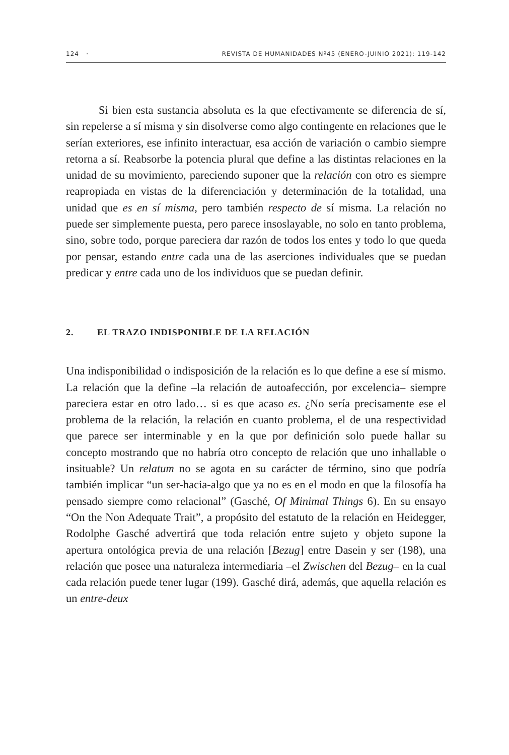124 · REVISTA DE HUMANIDADES Nº45 (ENERO-JUINIO 2021): 119-142
Si bien esta sustancia absoluta es la que efectivamente se diferencia de sí, sin repelerse a sí misma y sin disolverse como algo contingente en relaciones que le serían exteriores, ese infinito interactuar, esa acción de variación o cambio siempre retorna a sí. Reabsorbe la potencia plural que define a las distintas relaciones en la unidad de su movimiento, pareciendo suponer que la relación con otro es siempre reapropiada en vistas de la diferenciación y determinación de la totalidad, una unidad que es en sí misma, pero también respecto de sí misma. La relación no puede ser simplemente puesta, pero parece insoslayable, no solo en tanto problema, sino, sobre todo, porque pareciera dar razón de todos los entes y todo lo que queda por pensar, estando entre cada una de las aserciones individuales que se puedan predicar y entre cada uno de los individuos que se puedan definir.
2. EL TRAZO INDISPONIBLE DE LA RELACIÓN
Una indisponibilidad o indisposición de la relación es lo que define a ese sí mismo. La relación que la define –la relación de autoafección, por excelencia– siempre pareciera estar en otro lado… si es que acaso es. ¿No sería precisamente ese el problema de la relación, la relación en cuanto problema, el de una respectividad que parece ser interminable y en la que por definición solo puede hallar su concepto mostrando que no habría otro concepto de relación que uno inhallable o insituable? Un relatum no se agota en su carácter de término, sino que podría también implicar “un ser-hacia-algo que ya no es en el modo en que la filosofía ha pensado siempre como relacional” (Gasché, Of Minimal Things 6). En su ensayo “On the Non Adequate Trait”, a propósito del estatuto de la relación en Heidegger, Rodolphe Gasché advertirá que toda relación entre sujeto y objeto supone la apertura ontológica previa de una relación [Bezug] entre Dasein y ser (198), una relación que posee una naturaleza intermediaria –el Zwischen del Bezug– en la cual cada relación puede tener lugar (199). Gasché dirá, además, que aquella relación es un entre-deux